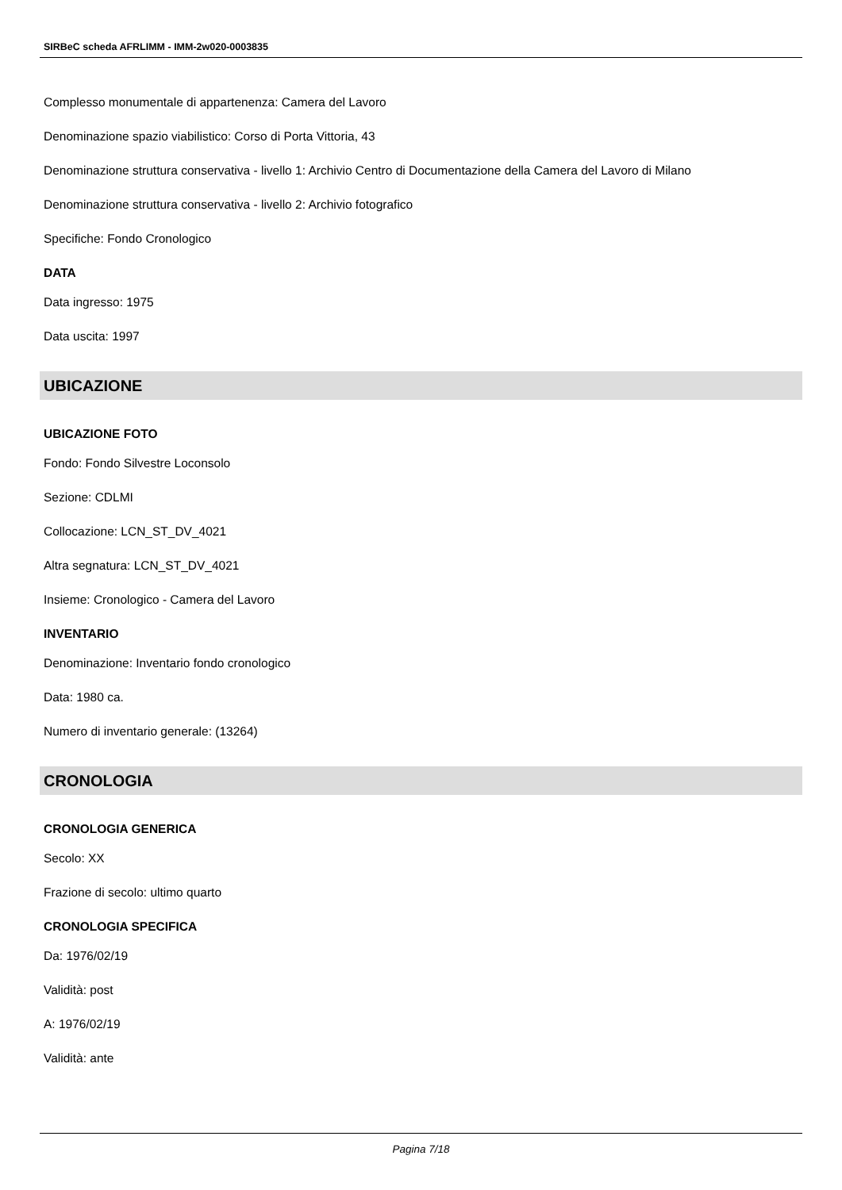SIRBeC scheda AFRLIMM - IMM-2w020-0003835
Complesso monumentale di appartenenza: Camera del Lavoro
Denominazione spazio viabilistico: Corso di Porta Vittoria, 43
Denominazione struttura conservativa - livello 1: Archivio Centro di Documentazione della Camera del Lavoro di Milano
Denominazione struttura conservativa - livello 2: Archivio fotografico
Specifiche: Fondo Cronologico
DATA
Data ingresso: 1975
Data uscita: 1997
UBICAZIONE
UBICAZIONE FOTO
Fondo: Fondo Silvestre Loconsolo
Sezione: CDLMI
Collocazione: LCN_ST_DV_4021
Altra segnatura: LCN_ST_DV_4021
Insieme: Cronologico - Camera del Lavoro
INVENTARIO
Denominazione: Inventario fondo cronologico
Data: 1980 ca.
Numero di inventario generale: (13264)
CRONOLOGIA
CRONOLOGIA GENERICA
Secolo: XX
Frazione di secolo: ultimo quarto
CRONOLOGIA SPECIFICA
Da: 1976/02/19
Validità: post
A: 1976/02/19
Validità: ante
Pagina 7/18